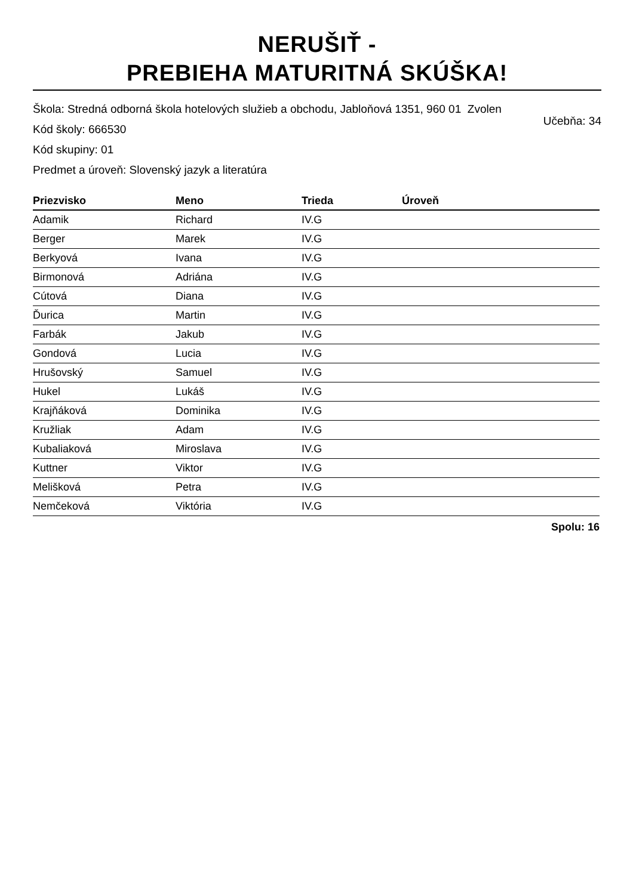NERUŠIŤ -
PREBIEHA MATURITNÁ SKÚŠKA!
Škola: Stredná odborná škola hotelových služieb a obchodu, Jabloňová 1351, 960 01 Zvolen
Kód školy: 666530 Učebňa: 34
Kód skupiny: 01
Predmet a úroveň: Slovenský jazyk a literatúra
| Priezvisko | Meno | Trieda | Úroveň |
| --- | --- | --- | --- |
| Adamik | Richard | IV.G | |
| Berger | Marek | IV.G | |
| Berkyová | Ivana | IV.G | |
| Birmonová | Adriána | IV.G | |
| Cútová | Diana | IV.G | |
| Ďurica | Martin | IV.G | |
| Farbák | Jakub | IV.G | |
| Gondová | Lucia | IV.G | |
| Hrušovský | Samuel | IV.G | |
| Hukel | Lukáš | IV.G | |
| Krajňáková | Dominika | IV.G | |
| Kružliak | Adam | IV.G | |
| Kubaliaková | Miroslava | IV.G | |
| Kuttner | Viktor | IV.G | |
| Melišková | Petra | IV.G | |
| Nemčeková | Viktória | IV.G | |
Spolu: 16